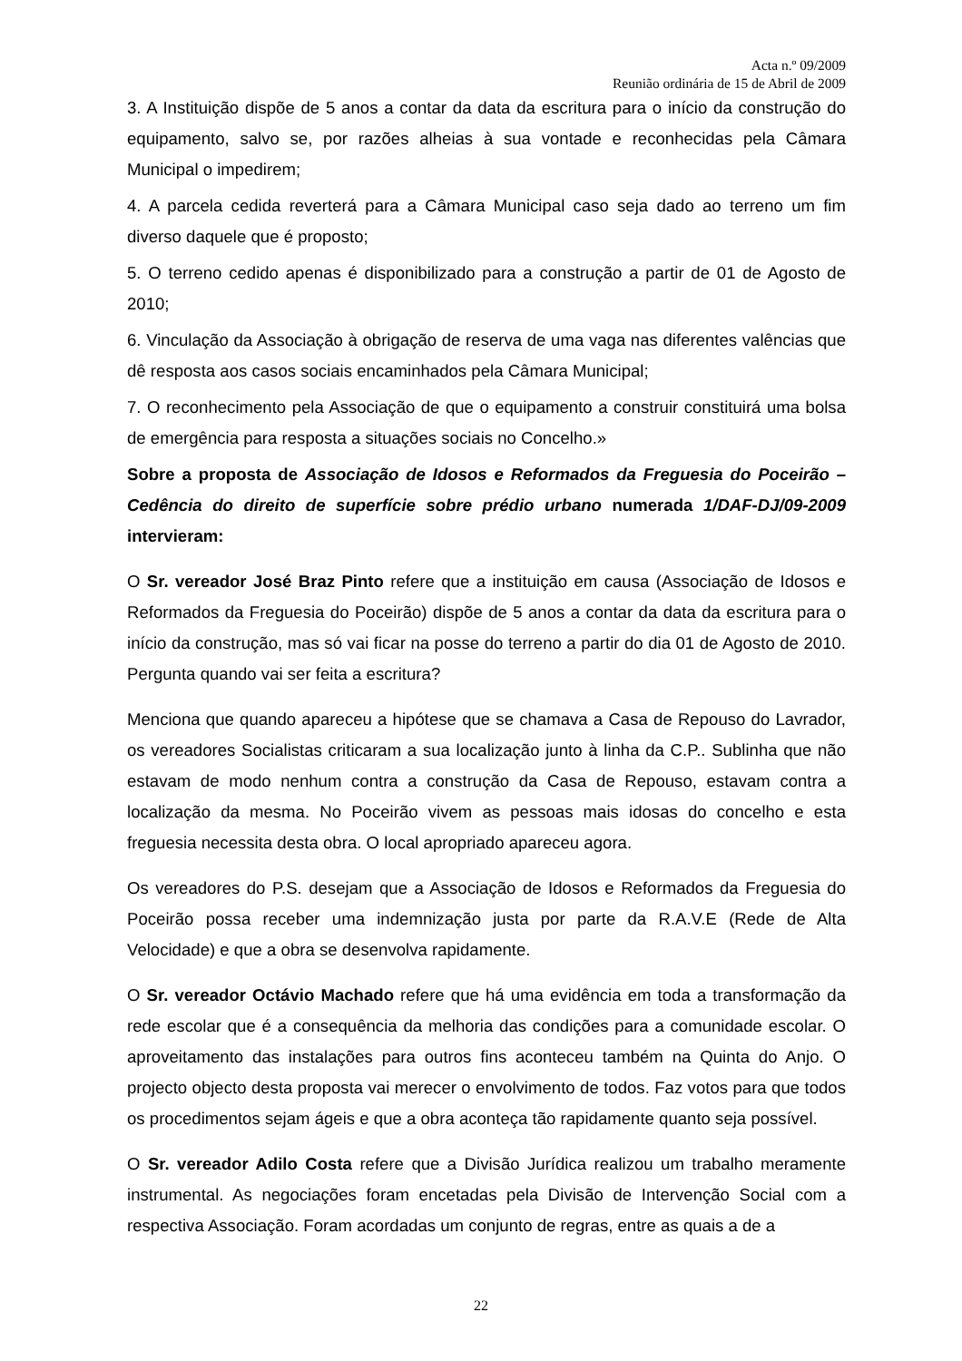Acta n.º 09/2009
Reunião ordinária de 15 de Abril de 2009
3. A Instituição dispõe de 5 anos a contar da data da escritura para o início da construção do equipamento, salvo se, por razões alheias à sua vontade e reconhecidas pela Câmara Municipal o impedirem;
4. A parcela cedida reverterá para a Câmara Municipal caso seja dado ao terreno um fim diverso daquele que é proposto;
5. O terreno cedido apenas é disponibilizado para a construção a partir de 01 de Agosto de 2010;
6. Vinculação da Associação à obrigação de reserva de uma vaga nas diferentes valências que dê resposta aos casos sociais encaminhados pela Câmara Municipal;
7. O reconhecimento pela Associação de que o equipamento a construir constituirá uma bolsa de emergência para resposta a situações sociais no Concelho.»
Sobre a proposta de Associação de Idosos e Reformados da Freguesia do Poceirão – Cedência do direito de superfície sobre prédio urbano numerada 1/DAF-DJ/09-2009 intervieram:
O Sr. vereador José Braz Pinto refere que a instituição em causa (Associação de Idosos e Reformados da Freguesia do Poceirão) dispõe de 5 anos a contar da data da escritura para o início da construção, mas só vai ficar na posse do terreno a partir do dia 01 de Agosto de 2010. Pergunta quando vai ser feita a escritura?
Menciona que quando apareceu a hipótese que se chamava a Casa de Repouso do Lavrador, os vereadores Socialistas criticaram a sua localização junto à linha da C.P.. Sublinha que não estavam de modo nenhum contra a construção da Casa de Repouso, estavam contra a localização da mesma. No Poceirão vivem as pessoas mais idosas do concelho e esta freguesia necessita desta obra. O local apropriado apareceu agora.
Os vereadores do P.S. desejam que a Associação de Idosos e Reformados da Freguesia do Poceirão possa receber uma indemnização justa por parte da R.A.V.E (Rede de Alta Velocidade) e que a obra se desenvolva rapidamente.
O Sr. vereador Octávio Machado refere que há uma evidência em toda a transformação da rede escolar que é a consequência da melhoria das condições para a comunidade escolar. O aproveitamento das instalações para outros fins aconteceu também na Quinta do Anjo. O projecto objecto desta proposta vai merecer o envolvimento de todos. Faz votos para que todos os procedimentos sejam ágeis e que a obra aconteça tão rapidamente quanto seja possível.
O Sr. vereador Adilo Costa refere que a Divisão Jurídica realizou um trabalho meramente instrumental. As negociações foram encetadas pela Divisão de Intervenção Social com a respectiva Associação. Foram acordadas um conjunto de regras, entre as quais a de a
22